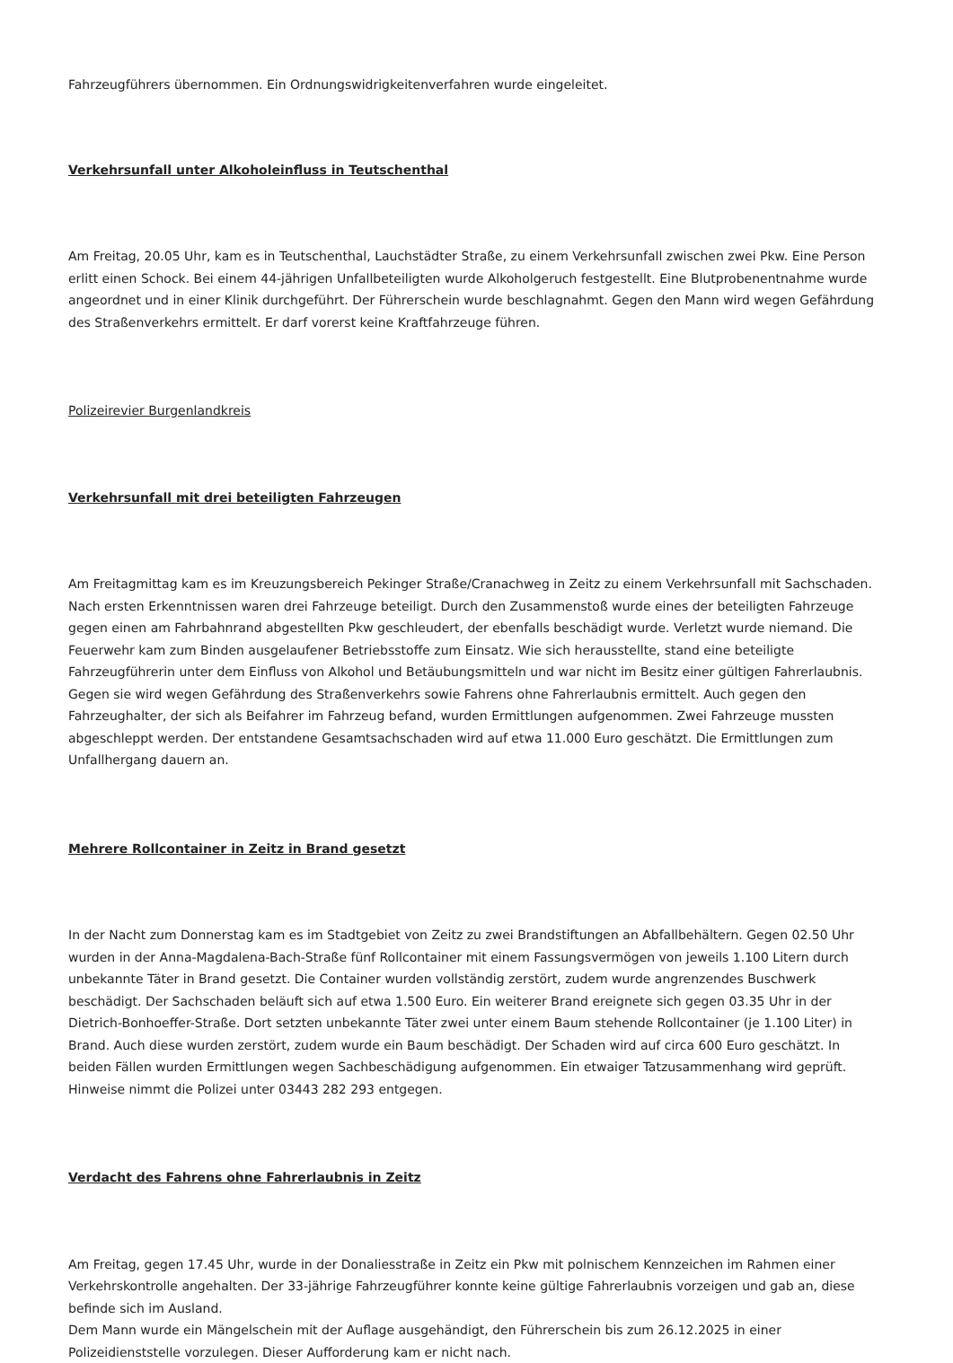Fahrzeugführers übernommen. Ein Ordnungswidrigkeitenverfahren wurde eingeleitet.
Verkehrsunfall unter Alkoholeinfluss in Teutschenthal
Am Freitag, 20.05 Uhr, kam es in Teutschenthal, Lauchstädter Straße, zu einem Verkehrsunfall zwischen zwei Pkw. Eine Person erlitt einen Schock. Bei einem 44-jährigen Unfallbeteiligten wurde Alkoholgeruch festgestellt. Eine Blutprobenentnahme wurde angeordnet und in einer Klinik durchgeführt. Der Führerschein wurde beschlagnahmt. Gegen den Mann wird wegen Gefährdung des Straßenverkehrs ermittelt. Er darf vorerst keine Kraftfahrzeuge führen.
Polizeirevier Burgenlandkreis
Verkehrsunfall mit drei beteiligten Fahrzeugen
Am Freitagmittag kam es im Kreuzungsbereich Pekinger Straße/Cranachweg in Zeitz zu einem Verkehrsunfall mit Sachschaden. Nach ersten Erkenntnissen waren drei Fahrzeuge beteiligt. Durch den Zusammenstoß wurde eines der beteiligten Fahrzeuge gegen einen am Fahrbahnrand abgestellten Pkw geschleudert, der ebenfalls beschädigt wurde. Verletzt wurde niemand. Die Feuerwehr kam zum Binden ausgelaufener Betriebsstoffe zum Einsatz. Wie sich herausstellte, stand eine beteiligte Fahrzeugführerin unter dem Einfluss von Alkohol und Betäubungsmitteln und war nicht im Besitz einer gültigen Fahrerlaubnis. Gegen sie wird wegen Gefährdung des Straßenverkehrs sowie Fahrens ohne Fahrerlaubnis ermittelt. Auch gegen den Fahrzeughalter, der sich als Beifahrer im Fahrzeug befand, wurden Ermittlungen aufgenommen. Zwei Fahrzeuge mussten abgeschleppt werden. Der entstandene Gesamtsachschaden wird auf etwa 11.000 Euro geschätzt. Die Ermittlungen zum Unfallhergang dauern an.
Mehrere Rollcontainer in Zeitz in Brand gesetzt
In der Nacht zum Donnerstag kam es im Stadtgebiet von Zeitz zu zwei Brandstiftungen an Abfallbehältern. Gegen 02.50 Uhr wurden in der Anna-Magdalena-Bach-Straße fünf Rollcontainer mit einem Fassungsvermögen von jeweils 1.100 Litern durch unbekannte Täter in Brand gesetzt. Die Container wurden vollständig zerstört, zudem wurde angrenzendes Buschwerk beschädigt. Der Sachschaden beläuft sich auf etwa 1.500 Euro. Ein weiterer Brand ereignete sich gegen 03.35 Uhr in der Dietrich-Bonhoeffer-Straße. Dort setzten unbekannte Täter zwei unter einem Baum stehende Rollcontainer (je 1.100 Liter) in Brand. Auch diese wurden zerstört, zudem wurde ein Baum beschädigt. Der Schaden wird auf circa 600 Euro geschätzt. In beiden Fällen wurden Ermittlungen wegen Sachbeschädigung aufgenommen. Ein etwaiger Tatzusammenhang wird geprüft. Hinweise nimmt die Polizei unter 03443 282 293 entgegen.
Verdacht des Fahrens ohne Fahrerlaubnis in Zeitz
Am Freitag, gegen 17.45 Uhr, wurde in der Donaliesstraße in Zeitz ein Pkw mit polnischem Kennzeichen im Rahmen einer Verkehrskontrolle angehalten. Der 33-jährige Fahrzeugführer konnte keine gültige Fahrerlaubnis vorzeigen und gab an, diese befinde sich im Ausland.
Dem Mann wurde ein Mängelschein mit der Auflage ausgehändigt, den Führerschein bis zum 26.12.2025 in einer Polizeidienststelle vorzulegen. Dieser Aufforderung kam er nicht nach.